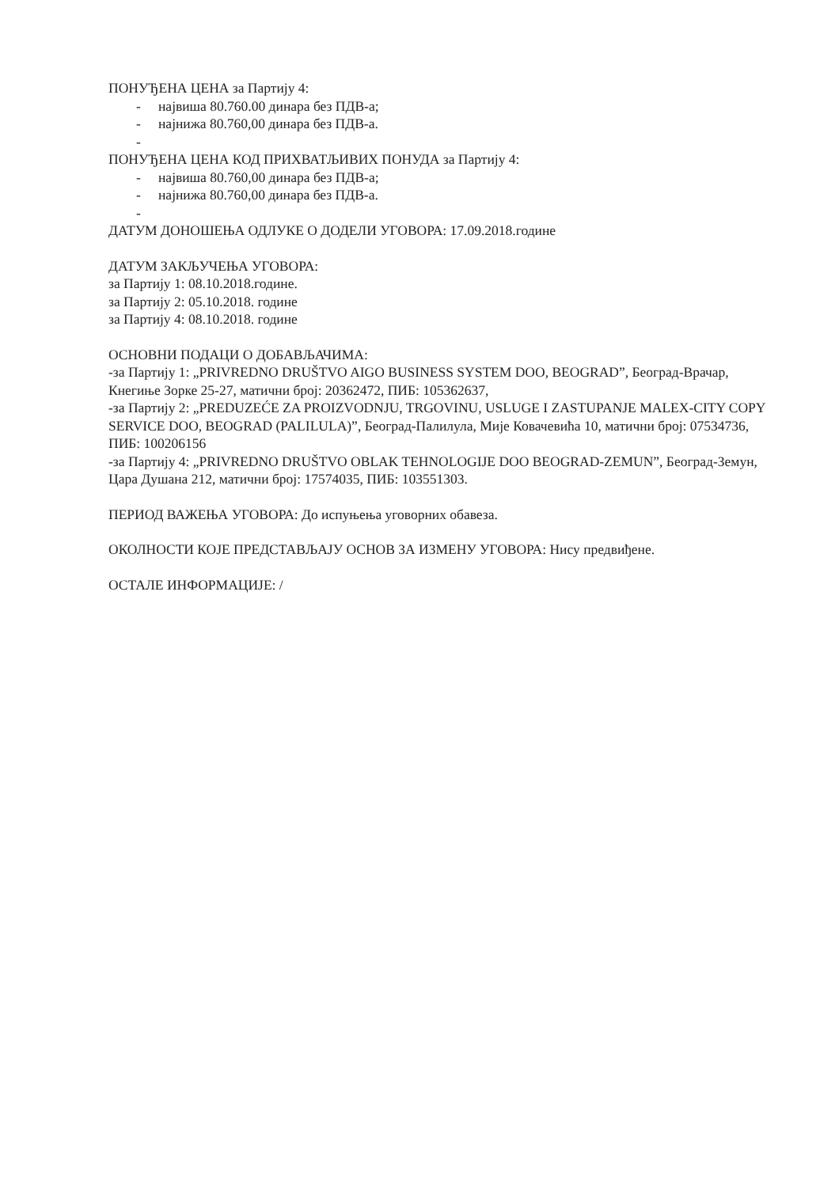ПОНУЂЕНА ЦЕНА за Партију 4:
- највиша 80.760.00 динара без ПДВ-а;
- најнижа 80.760,00 динара без ПДВ-а.
-
ПОНУЂЕНА ЦЕНА КОД ПРИХВАТЉИВИХ ПОНУДА за Партију 4:
- највиша 80.760,00 динара без ПДВ-а;
- најнижа 80.760,00 динара без ПДВ-а.
-
ДАТУМ ДОНОШЕЊА ОДЛУКЕ О ДОДЕЛИ УГОВОРА: 17.09.2018.године
ДАТУМ ЗАКЉУЧЕЊА УГОВОРА:
за Партију 1: 08.10.2018.године.
за Партију 2: 05.10.2018. године
за Партију 4: 08.10.2018. године
ОСНОВНИ ПОДАЦИ О ДОБАВЉАЧИМА:
-за Партију 1: „PRIVREDNO DRUŠTVO AIGO BUSINESS SYSTEM DOO, BEOGRAD”, Београд-Врачар, Кнегиње Зорке 25-27, матични број: 20362472, ПИБ: 105362637,
-за Партију 2: „PREDUZEĆE ZA PROIZVODNJU, TRGOVINU, USLUGE I ZASTUPANJE MALEX-CITY COPY SERVICE DOO, BEOGRAD (PALILULA)”, Београд-Палилула, Мије Ковачевића 10, матични број: 07534736, ПИБ: 100206156
-за Партију 4: „PRIVREDNO DRUŠTVO OBLAK TEHNOLOGIJE DOO BEOGRAD-ZEMUN”, Београд-Земун, Цара Душана 212, матични број: 17574035, ПИБ: 103551303.
ПЕРИОД ВАЖЕЊА УГОВОРА: До испуњења уговорних обавеза.
ОКОЛНОСТИ КОЈЕ ПРЕДСТАВЉАЈУ ОСНОВ ЗА ИЗМЕНУ УГОВОРА: Нису предвиђене.
ОСТАЛЕ ИНФОРМАЦИЈЕ: /